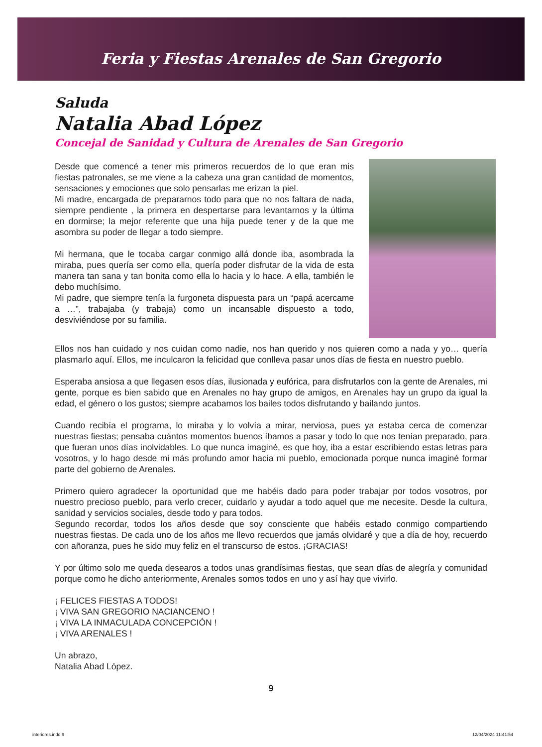Feria y Fiestas Arenales de San Gregorio
Saluda
Natalia Abad López
Concejal de Sanidad y Cultura de Arenales de San Gregorio
Desde que comencé a tener mis primeros recuerdos de lo que eran mis fiestas patronales, se me viene a la cabeza una gran cantidad de momentos, sensaciones y emociones que solo pensarlas me erizan la piel.
Mi madre, encargada de prepararnos todo para que no nos faltara de nada, siempre pendiente , la primera en despertarse para levantarnos y la última en dormirse; la mejor referente que una hija puede tener y de la que me asombra su poder de llegar a todo siempre.
Mi hermana, que le tocaba cargar conmigo allá donde iba, asombrada la miraba, pues quería ser como ella, quería poder disfrutar de la vida de esta manera tan sana y tan bonita como ella lo hacia y lo hace. A ella, también le debo muchísimo.
Mi padre, que siempre tenía la furgoneta dispuesta para un “papá acercame a …”, trabajaba (y trabaja) como un incansable dispuesto a todo, desviviéndose por su familia.
Ellos nos han cuidado y nos cuidan como nadie, nos han querido y nos quieren como a nada y yo… quería plasmarlo aquí. Ellos, me inculcaron la felicidad que conlleva pasar unos días de fiesta en nuestro pueblo.
Esperaba ansiosa a que llegasen esos días, ilusionada y eufórica, para disfrutarlos con la gente de Arenales, mi gente, porque es bien sabido que en Arenales no hay grupo de amigos, en Arenales hay un grupo da igual la edad, el género o los gustos; siempre acabamos los bailes todos disfrutando y bailando juntos.
Cuando recibía el programa, lo miraba y lo volvía a mirar, nerviosa, pues ya estaba cerca de comenzar nuestras fiestas; pensaba cuántos momentos buenos íbamos a pasar y todo lo que nos tenían preparado, para que fueran unos días inolvidables. Lo que nunca imaginé, es que hoy, iba a estar escribiendo estas letras para vosotros, y lo hago desde mi más profundo amor hacia mi pueblo, emocionada porque nunca imaginé formar parte del gobierno de Arenales.
Primero quiero agradecer la oportunidad que me habéis dado para poder trabajar por todos vosotros, por nuestro precioso pueblo, para verlo crecer, cuidarlo y ayudar a todo aquel que me necesite. Desde la cultura, sanidad y servicios sociales, desde todo y para todos.
Segundo recordar, todos los años desde que soy consciente que habéis estado conmigo compartiendo nuestras fiestas. De cada uno de los años me llevo recuerdos que jamás olvidaré y que a día de hoy, recuerdo con añoranza, pues he sido muy feliz en el transcurso de estos. ¡GRACIAS!
Y por último solo me queda desearos a todos unas grandísimas fiestas, que sean días de alegría y comunidad porque como he dicho anteriormente, Arenales somos todos en uno y así hay que vivirlo.
¡ FELICES FIESTAS A TODOS!
¡ VIVA SAN GREGORIO NACIANCENO !
¡ VIVA LA INMACULADA CONCEPCIÓN !
¡ VIVA ARENALES !
Un abrazo,
Natalia Abad López.
9
interiores.indd 9 12/04/2024 11:41:54